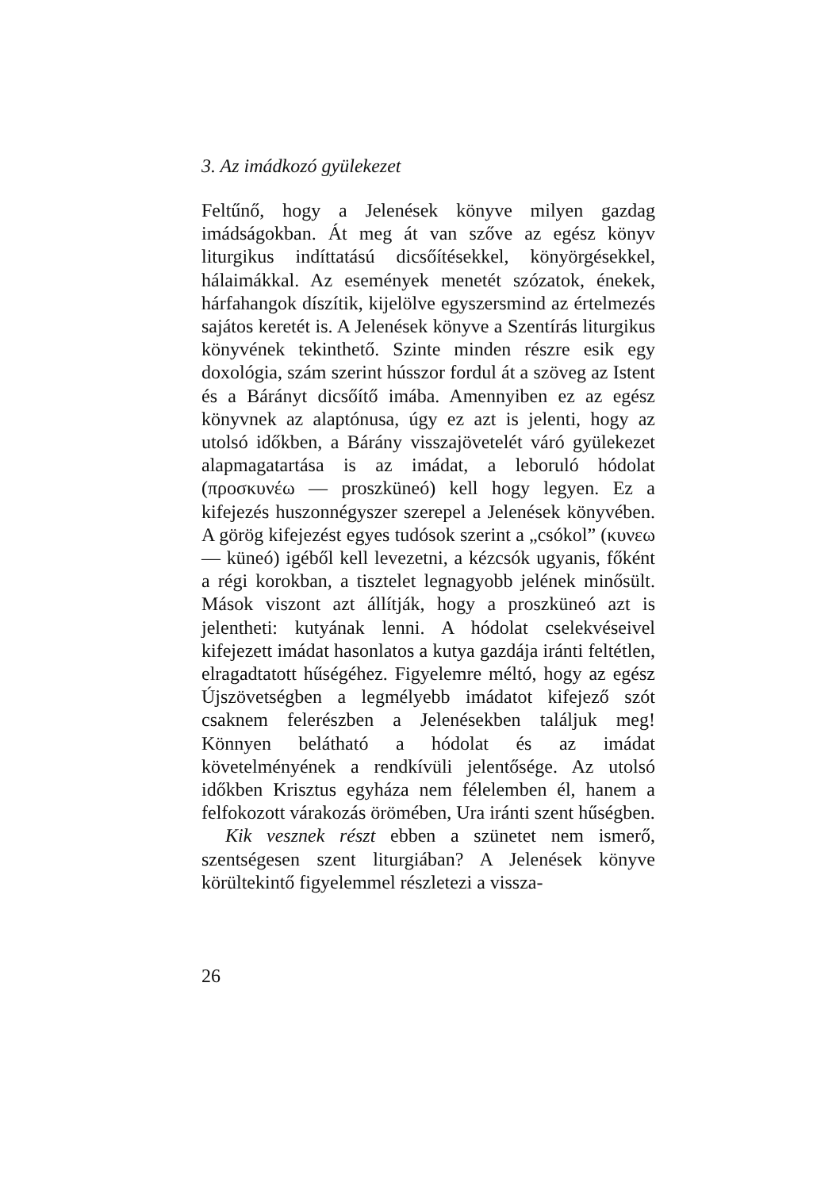3. Az imádkozó gyülekezet
Feltűnő, hogy a Jelenések könyve milyen gazdag imádságokban. Át meg át van szőve az egész könyv liturgikus indíttatású dicsőítésekkel, könyörgésekkel, hálaimákkal. Az események menetét szózatok, énekek, hárfahangok díszítik, kijelölve egyszersmind az értelmezés sajátos keretét is. A Jelenések könyve a Szentírás liturgikus könyvének tekinthető. Szinte minden részre esik egy doxológia, szám szerint hússzor fordul át a szöveg az Istent és a Bárányt dicsőítő imába. Amennyiben ez az egész könyvnek az alaptónusa, úgy ez azt is jelenti, hogy az utolsó időkben, a Bárány visszajövetelét váró gyülekezet alapmagatartása is az imádat, a leboruló hódolat (προσκυνέω — proszküneó) kell hogy legyen. Ez a kifejezés huszonnégyszer szerepel a Jelenések könyvében. A görög kifejezést egyes tudósok szerint a „csókol” (κυνεω — küneó) igéből kell levezetni, a kézcsók ugyanis, főként a régi korokban, a tisztelet legnagyobb jelének minősült. Mások viszont azt állítják, hogy a proszküneó azt is jelentheti: kutyának lenni. A hódolat cselekvéseivel kifejezett imádat hasonlatos a kutya gazdája iránti feltétlen, elragadtatott hűségéhez. Figyelemre méltó, hogy az egész Újszövetségben a legmélyebb imádatot kifejező szót csaknem felerészben a Jelenésekben találjuk meg! Könnyen belátható a hódolat és az imádat követelményének a rendkívüli jelentősége. Az utolsó időkben Krisztus egyháza nem félelemben él, hanem a felfokozott várakozás örömében, Ura iránti szent hűségben.
Kik vesznek részt ebben a szünetet nem ismerő, szentségesen szent liturgiában? A Jelenések könyve körültekintő figyelemmel részletezi a vissza-
26